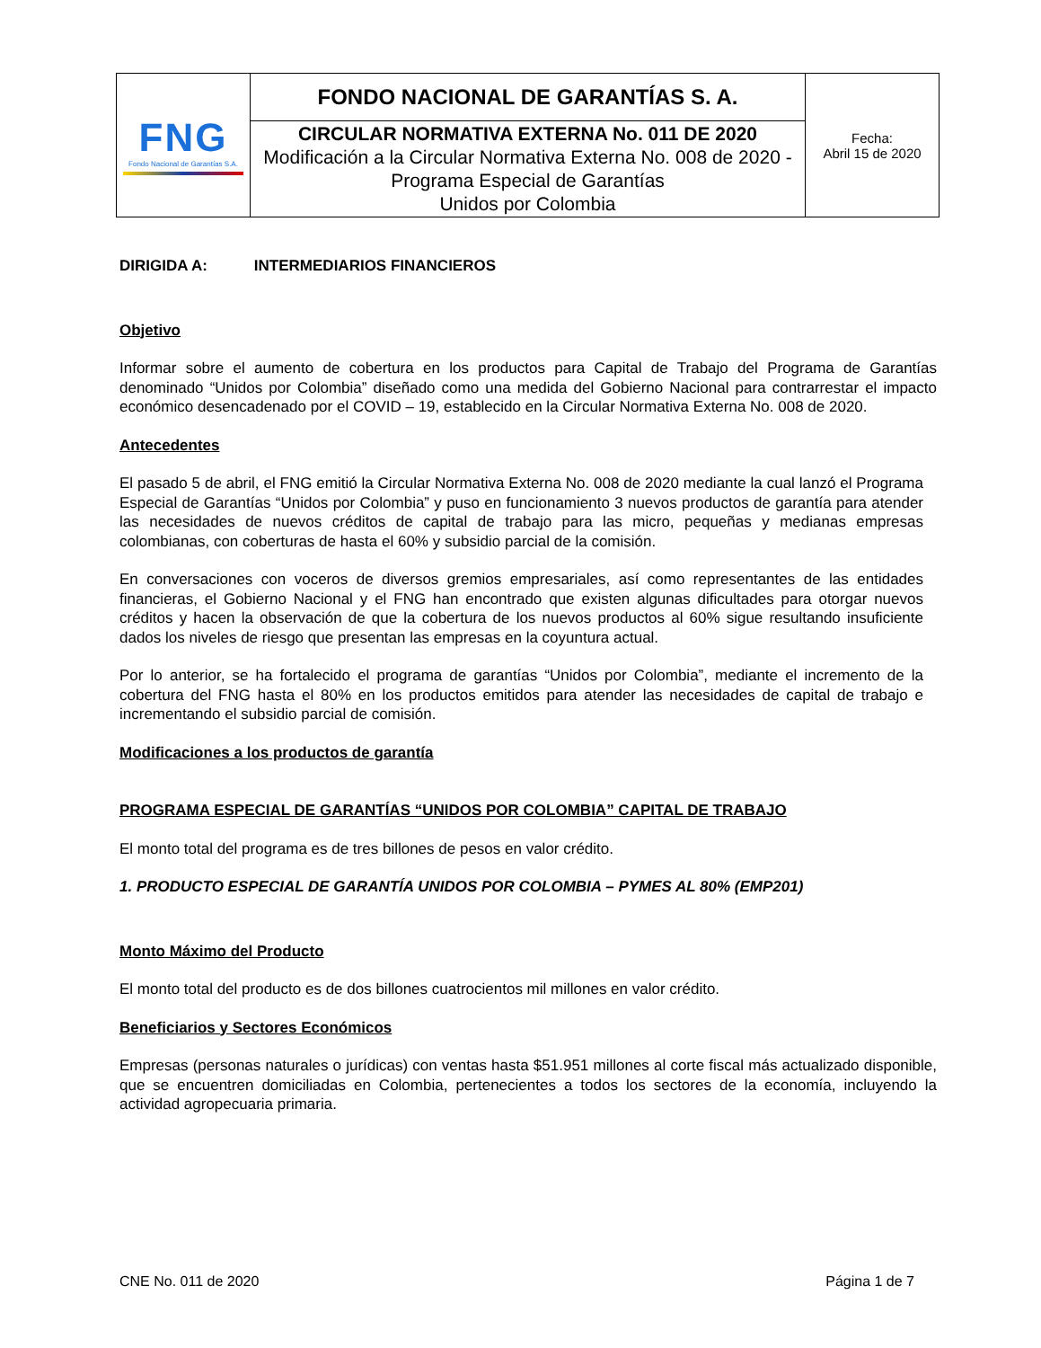| FNG Fondo Nacional de Garantías S.A. | FONDO NACIONAL DE GARANTÍAS S. A. | Fecha: Abril 15 de 2020 |
| | CIRCULAR NORMATIVA EXTERNA No. 011 DE 2020 Modificación a la Circular Normativa Externa No. 008 de 2020 - Programa Especial de Garantías Unidos por Colombia | |
DIRIGIDA A: INTERMEDIARIOS FINANCIEROS
Objetivo
Informar sobre el aumento de cobertura en los productos para Capital de Trabajo del Programa de Garantías denominado “Unidos por Colombia” diseñado como una medida del Gobierno Nacional para contrarrestar el impacto económico desencadenado por el COVID – 19, establecido en la Circular Normativa Externa No. 008 de 2020.
Antecedentes
El pasado 5 de abril, el FNG emitió la Circular Normativa Externa No. 008 de 2020 mediante la cual lanzó el Programa Especial de Garantías “Unidos por Colombia” y puso en funcionamiento 3 nuevos productos de garantía para atender las necesidades de nuevos créditos de capital de trabajo para las micro, pequeñas y medianas empresas colombianas, con coberturas de hasta el 60% y subsidio parcial de la comisión.
En conversaciones con voceros de diversos gremios empresariales, así como representantes de las entidades financieras, el Gobierno Nacional y el FNG han encontrado que existen algunas dificultades para otorgar nuevos créditos y hacen la observación de que la cobertura de los nuevos productos al 60% sigue resultando insuficiente dados los niveles de riesgo que presentan las empresas en la coyuntura actual.
Por lo anterior, se ha fortalecido el programa de garantías “Unidos por Colombia”, mediante el incremento de la cobertura del FNG hasta el 80% en los productos emitidos para atender las necesidades de capital de trabajo e incrementando el subsidio parcial de comisión.
Modificaciones a los productos de garantía
PROGRAMA ESPECIAL DE GARANTÍAS “UNIDOS POR COLOMBIA” CAPITAL DE TRABAJO
El monto total del programa es de tres billones de pesos en valor crédito.
1. PRODUCTO ESPECIAL DE GARANTÍA UNIDOS POR COLOMBIA – PYMES AL 80% (EMP201)
Monto Máximo del Producto
El monto total del producto es de dos billones cuatrocientos mil millones en valor crédito.
Beneficiarios y Sectores Económicos
Empresas (personas naturales o jurídicas) con ventas hasta $51.951 millones al corte fiscal más actualizado disponible, que se encuentren domiciliadas en Colombia, pertenecientes a todos los sectores de la economía, incluyendo la actividad agropecuaria primaria.
CNE No. 011 de 2020 Página 1 de 7